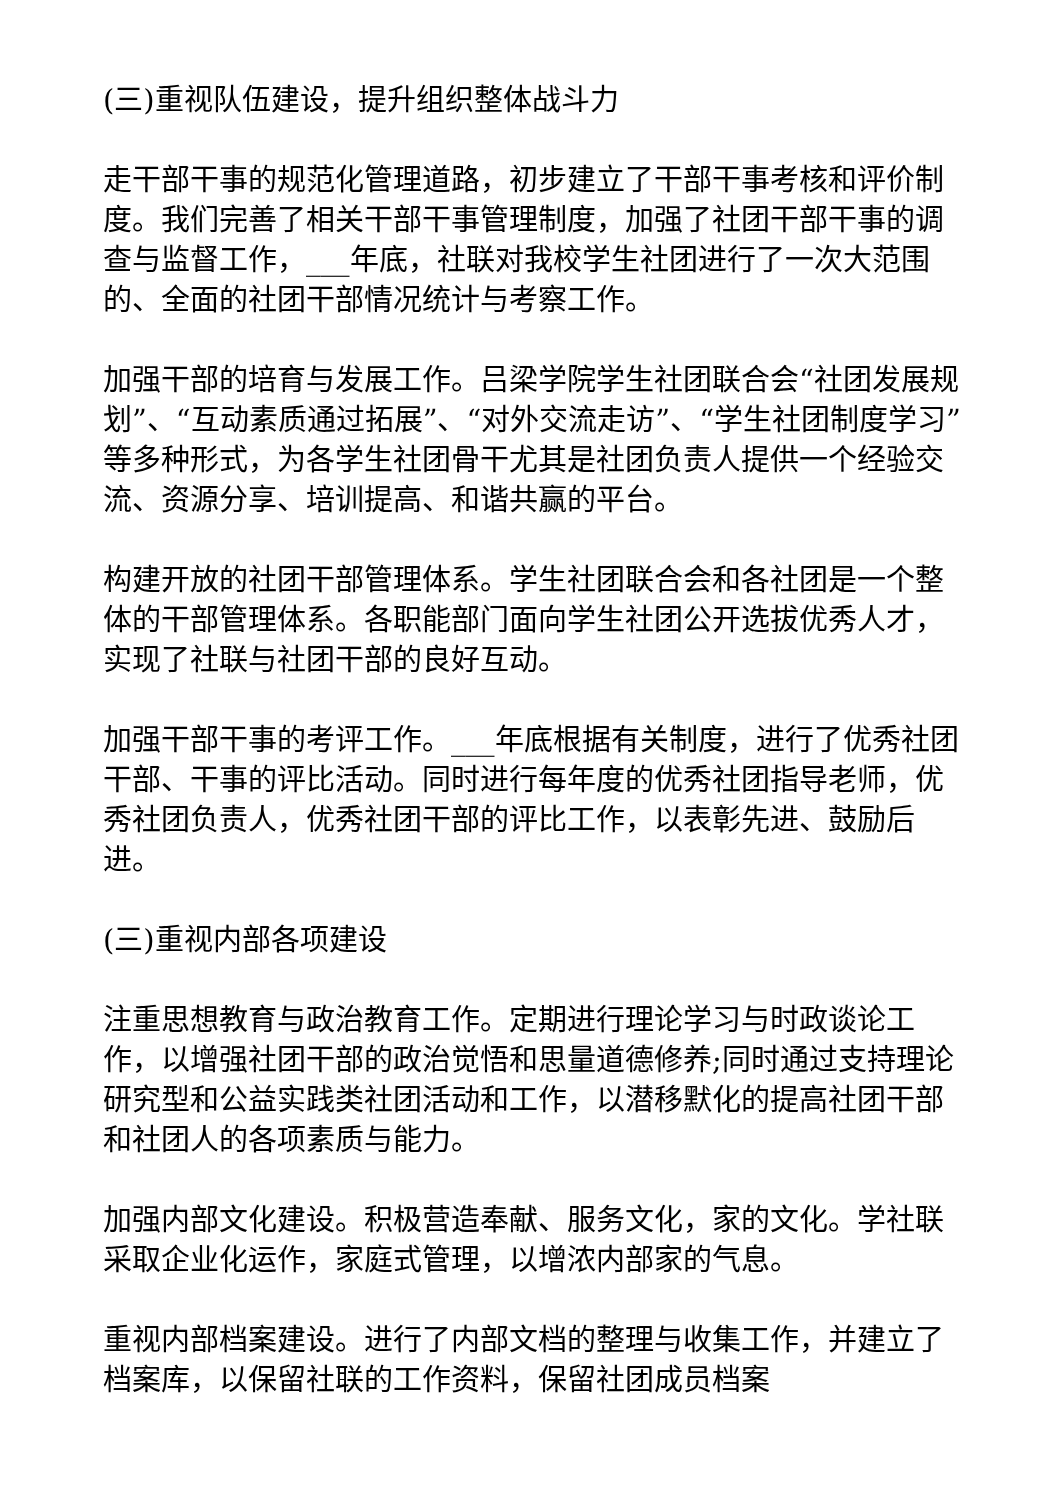(三)重视队伍建设，提升组织整体战斗力
走干部干事的规范化管理道路，初步建立了干部干事考核和评价制度。我们完善了相关干部干事管理制度，加强了社团干部干事的调查与监督工作，___年底，社联对我校学生社团进行了一次大范围的、全面的社团干部情况统计与考察工作。
加强干部的培育与发展工作。吕梁学院学生社团联合会“社团发展规划”、“互动素质通过拓展”、“对外交流走访”、“学生社团制度学习”等多种形式，为各学生社团骨干尤其是社团负责人提供一个经验交流、资源分享、培训提高、和谐共赢的平台。
构建开放的社团干部管理体系。学生社团联合会和各社团是一个整体的干部管理体系。各职能部门面向学生社团公开选拔优秀人才，实现了社联与社团干部的良好互动。
加强干部干事的考评工作。___年底根据有关制度，进行了优秀社团干部、干事的评比活动。同时进行每年度的优秀社团指导老师，优秀社团负责人，优秀社团干部的评比工作，以表彰先进、鼓励后进。
(三)重视内部各项建设
注重思想教育与政治教育工作。定期进行理论学习与时政谈论工作，以增强社团干部的政治觉悟和思量道德修养;同时通过支持理论研究型和公益实践类社团活动和工作，以潜移默化的提高社团干部和社团人的各项素质与能力。
加强内部文化建设。积极营造奉献、服务文化，家的文化。学社联采取企业化运作，家庭式管理，以增浓内部家的气息。
重视内部档案建设。进行了内部文档的整理与收集工作，并建立了档案库，以保留社联的工作资料，保留社团成员档案